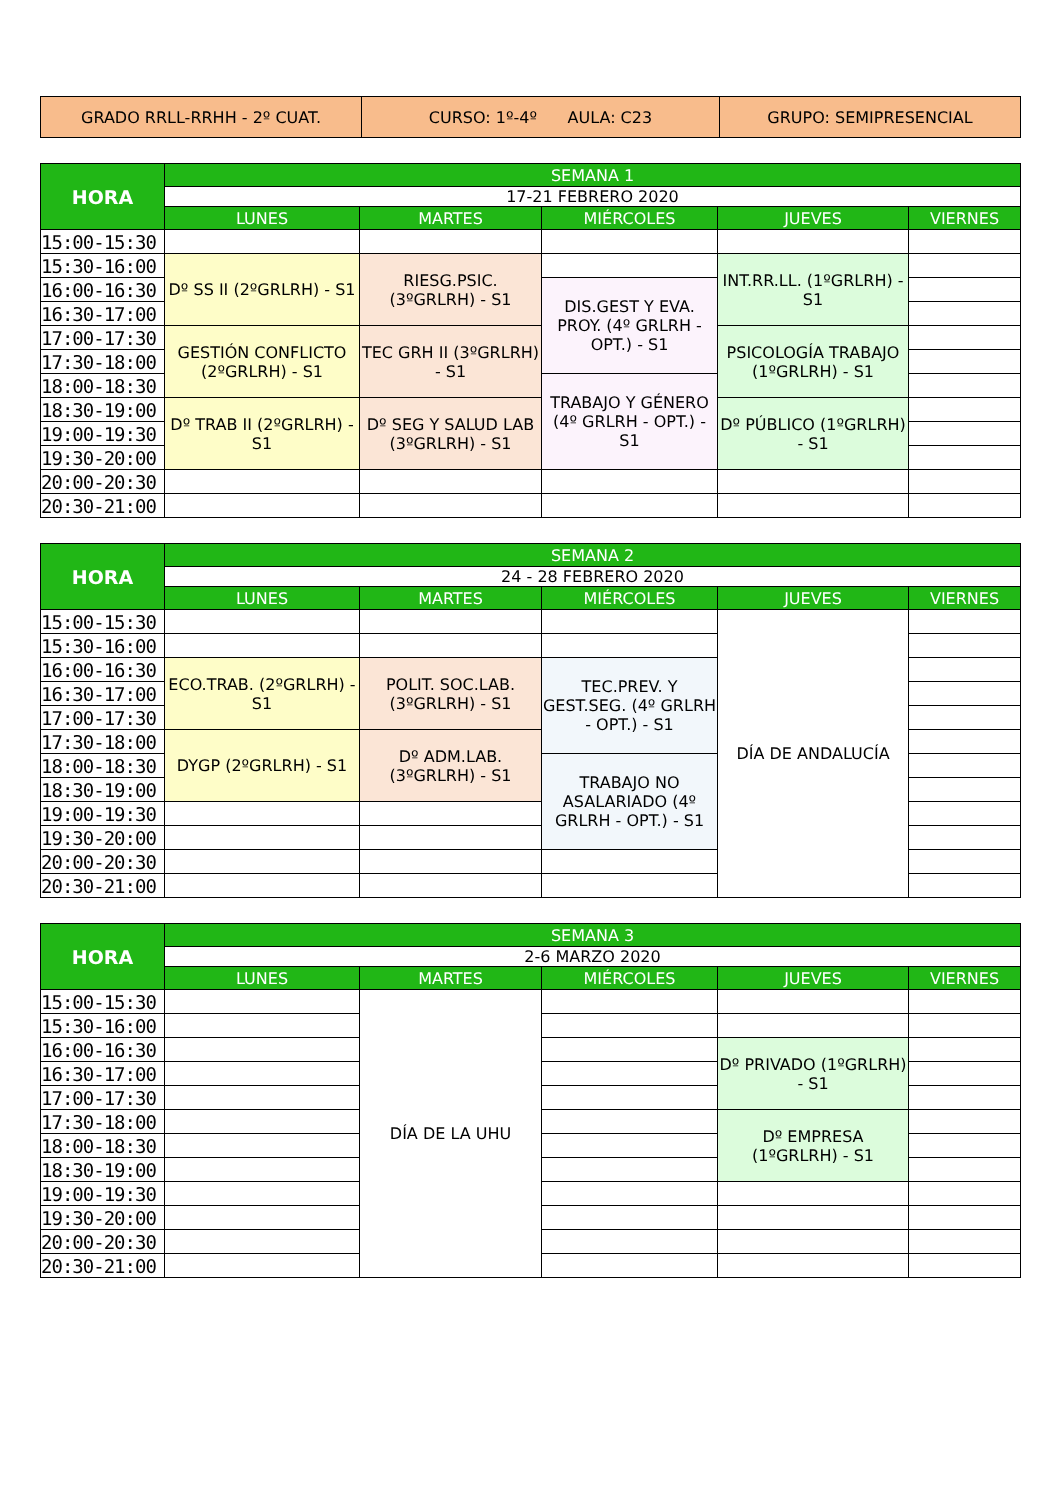| GRADO RRLL-RRHH - 2º CUAT. | CURSO: 1º-4º AULA: C23 | GRUPO: SEMIPRESENCIAL |
| HORA | SEMANA 1 | | | | |
| --- | --- | --- | --- | --- | --- |
| | 17-21 FEBRERO 2020 | | | | |
| | LUNES | MARTES | MIÉRCOLES | JUEVES | VIERNES |
| 15:00-15:30 | | | | | |
| 15:30-16:00 | Dº SS II (2ºGRLRH) - S1 | RIESG.PSIC. (3ºGRLRH) - S1 | | INT.RR.LL. (1ºGRLRH) - S1 | |
| 16:00-16:30 | | | DIS.GEST Y EVA. PROY. (4º GRLRH - OPT.) - S1 | | |
| 16:30-17:00 | | | | | |
| 17:00-17:30 | GESTIÓN CONFLICTO (2ºGRLRH) - S1 | TEC GRH II (3ºGRLRH) - S1 | | PSICOLOGÍA TRABAJO (1ºGRLRH) - S1 | |
| 17:30-18:00 | | | | | |
| 18:00-18:30 | | | TRABAJO Y GÉNERO (4º GRLRH - OPT.) - S1 | | |
| 18:30-19:00 | Dº TRAB II (2ºGRLRH) - S1 | Dº SEG Y SALUD LAB (3ºGRLRH) - S1 | | Dº PÚBLICO (1ºGRLRH) - S1 | |
| 19:00-19:30 | | | | | |
| 19:30-20:00 | | | | | |
| 20:00-20:30 | | | | | |
| 20:30-21:00 | | | | | |
| HORA | SEMANA 2 | | | | |
| --- | --- | --- | --- | --- | --- |
| | 24 - 28 FEBRERO 2020 | | | | |
| | LUNES | MARTES | MIÉRCOLES | JUEVES | VIERNES |
| 15:00-15:30 | | | | DÍA DE ANDALUCÍA | |
| 15:30-16:00 | | | | | |
| 16:00-16:30 | ECO.TRAB. (2ºGRLRH) - S1 | POLIT. SOC.LAB. (3ºGRLRH) - S1 | TEC.PREV. Y GEST.SEG. (4º GRLRH - OPT.) - S1 | | |
| 16:30-17:00 | | | | | |
| 17:00-17:30 | | | | | |
| 17:30-18:00 | DYGP (2ºGRLRH) - S1 | Dº ADM.LAB. (3ºGRLRH) - S1 | | | |
| 18:00-18:30 | | | TRABAJO NO ASALARIADO (4º GRLRH - OPT.) - S1 | | |
| 18:30-19:00 | | | | | |
| 19:00-19:30 | | | | | |
| 19:30-20:00 | | | | | |
| 20:00-20:30 | | | | | |
| 20:30-21:00 | | | | | |
| HORA | SEMANA 3 | | | | |
| --- | --- | --- | --- | --- | --- |
| | 2-6 MARZO 2020 | | | | |
| | LUNES | MARTES | MIÉRCOLES | JUEVES | VIERNES |
| 15:00-15:30 | | DÍA DE LA UHU | | | |
| 15:30-16:00 | | | | | |
| 16:00-16:30 | | | | Dº PRIVADO (1ºGRLRH) - S1 | |
| 16:30-17:00 | | | | | |
| 17:00-17:30 | | | | | |
| 17:30-18:00 | | | | Dº EMPRESA (1ºGRLRH) - S1 | |
| 18:00-18:30 | | | | | |
| 18:30-19:00 | | | | | |
| 19:00-19:30 | | | | | |
| 19:30-20:00 | | | | | |
| 20:00-20:30 | | | | | |
| 20:30-21:00 | | | | | |